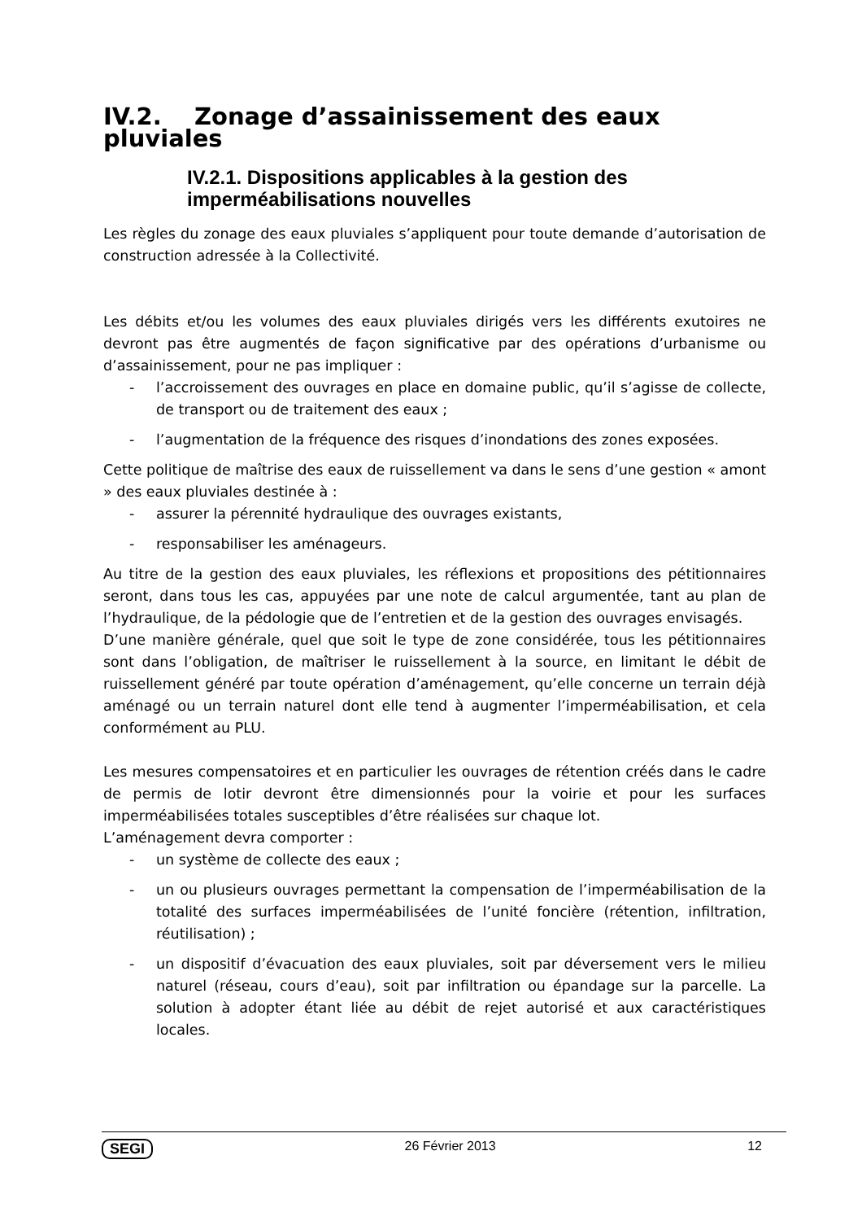IV.2. Zonage d’assainissement des eaux pluviales
IV.2.1. Dispositions applicables à la gestion des imperméabilisations nouvelles
Les règles du zonage des eaux pluviales s’appliquent pour toute demande d’autorisation de construction adressée à la Collectivité.
Les débits et/ou les volumes des eaux pluviales dirigés vers les différents exutoires ne devront pas être augmentés de façon significative par des opérations d’urbanisme ou d’assainissement, pour ne pas impliquer :
- l’accroissement des ouvrages en place en domaine public, qu’il s’agisse de collecte, de transport ou de traitement des eaux ;
- l’augmentation de la fréquence des risques d’inondations des zones exposées.
Cette politique de maîtrise des eaux de ruissellement va dans le sens d’une gestion « amont » des eaux pluviales destinée à :
- assurer la pérennité hydraulique des ouvrages existants,
- responsabiliser les aménageurs.
Au titre de la gestion des eaux pluviales, les réflexions et propositions des pétitionnaires seront, dans tous les cas, appuyées par une note de calcul argumentée, tant au plan de l’hydraulique, de la pédologie que de l’entretien et de la gestion des ouvrages envisagés.
D’une manière générale, quel que soit le type de zone considérée, tous les pétitionnaires sont dans l’obligation, de maîtriser le ruissellement à la source, en limitant le débit de ruissellement généré par toute opération d’aménagement, qu’elle concerne un terrain déjà aménagé ou un terrain naturel dont elle tend à augmenter l’imperméabilisation, et cela conformément au PLU.
Les mesures compensatoires et en particulier les ouvrages de rétention créés dans le cadre de permis de lotir devront être dimensionnés pour la voirie et pour les surfaces imperméabilisées totales susceptibles d’être réalisées sur chaque lot.
L’aménagement devra comporter :
- un système de collecte des eaux ;
- un ou plusieurs ouvrages permettant la compensation de l’imperméabilisation de la totalité des surfaces imperméabilisées de l’unité foncière (rétention, infiltration, réutilisation) ;
- un dispositif d’évacuation des eaux pluviales, soit par déversement vers le milieu naturel (réseau, cours d’eau), soit par infiltration ou épandage sur la parcelle. La solution à adopter étant liée au débit de rejet autorisé et aux caractéristiques locales.
SEGI 26 Février 2013 12